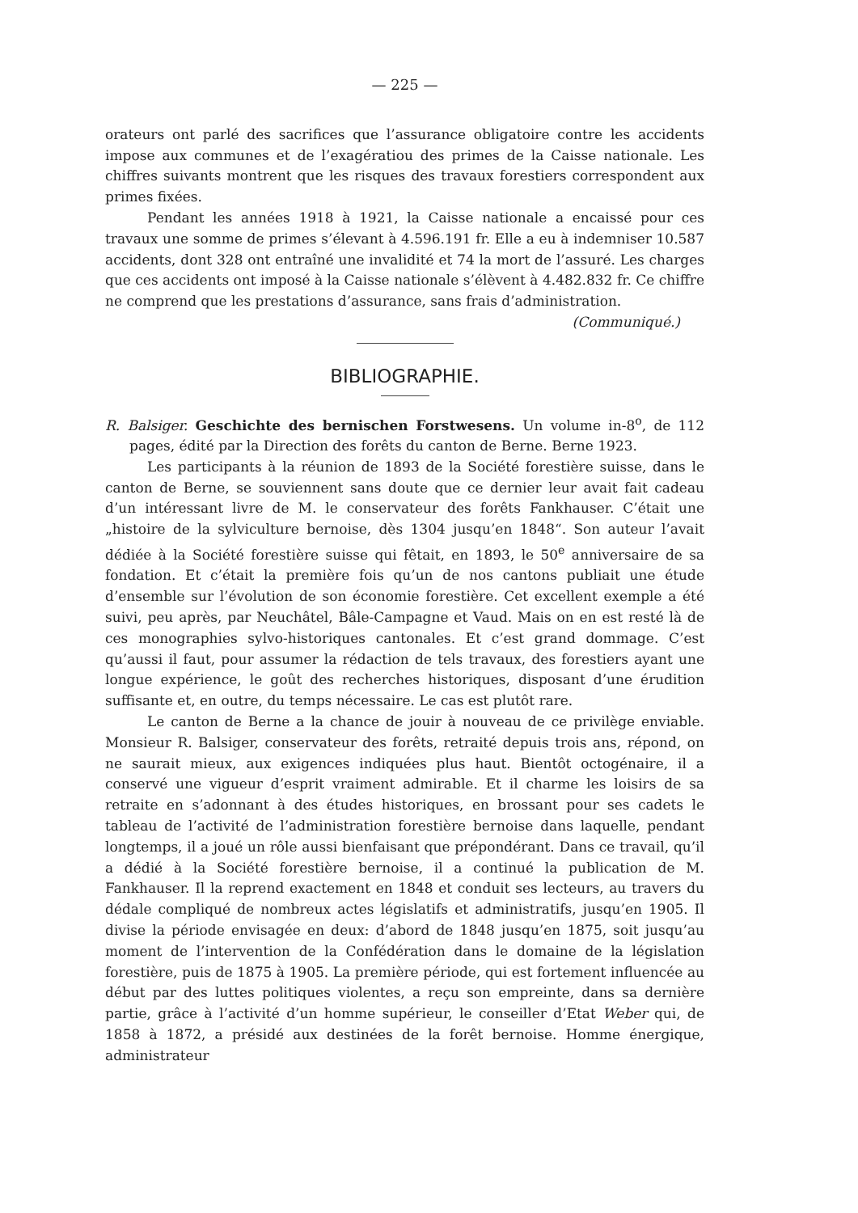— 225 —
orateurs ont parlé des sacrifices que l’assurance obligatoire contre les accidents impose aux communes et de l’exagératiou des primes de la Caisse nationale. Les chiffres suivants montrent que les risques des travaux forestiers correspondent aux primes fixées.
Pendant les années 1918 à 1921, la Caisse nationale a encaissé pour ces travaux une somme de primes s’élevant à 4.596.191 fr. Elle a eu à indemniser 10.587 accidents, dont 328 ont entraîné une invalidité et 74 la mort de l’assuré. Les charges que ces accidents ont imposé à la Caisse nationale s’élèvent à 4.482.832 fr. Ce chiffre ne comprend que les prestations d’assurance, sans frais d’administration.
(Communiqué.)
BIBLIOGRAPHIE.
R. Balsiger. Geschichte des bernischen Forstwesens. Un volume in-8<sup>o</sup>, de 112 pages, édité par la Direction des forêts du canton de Berne. Berne 1923.
Les participants à la réunion de 1893 de la Société forestière suisse, dans le canton de Berne, se souviennent sans doute que ce dernier leur avait fait cadeau d’un intéressant livre de M. le conservateur des forêts Fankhauser. C’était une „histoire de la sylviculture bernoise, dès 1304 jusqu’en 1848“. Son auteur l’avait dédiée à la Société forestière suisse qui fêtait, en 1893, le 50<sup>e</sup> anniversaire de sa fondation. Et c’était la première fois qu’un de nos cantons publiait une étude d’ensemble sur l’évolution de son économie forestière. Cet excellent exemple a été suivi, peu après, par Neuchâtel, Bâle-Campagne et Vaud. Mais on en est resté là de ces monographies sylvo-historiques cantonales. Et c’est grand dommage. C’est qu’aussi il faut, pour assumer la rédaction de tels travaux, des forestiers ayant une longue expérience, le goût des recherches historiques, disposant d’une érudition suffisante et, en outre, du temps nécessaire. Le cas est plutôt rare.
Le canton de Berne a la chance de jouir à nouveau de ce privilège enviable. Monsieur R. Balsiger, conservateur des forêts, retraité depuis trois ans, répond, on ne saurait mieux, aux exigences indiquées plus haut. Bientôt octogénaire, il a conservé une vigueur d’esprit vraiment admirable. Et il charme les loisirs de sa retraite en s’adonnant à des études historiques, en brossant pour ses cadets le tableau de l’activité de l’administration forestière bernoise dans laquelle, pendant longtemps, il a joué un rôle aussi bienfaisant que prépondérant. Dans ce travail, qu’il a dédié à la Société forestière bernoise, il a continué la publication de M. Fankhauser. Il la reprend exactement en 1848 et conduit ses lecteurs, au travers du dédale compliqué de nombreux actes législatifs et administratifs, jusqu’en 1905. Il divise la période envisagée en deux: d’abord de 1848 jusqu’en 1875, soit jusqu’au moment de l’intervention de la Confédération dans le domaine de la législation forestière, puis de 1875 à 1905. La première période, qui est fortement influencée au début par des luttes politiques violentes, a reçu son empreinte, dans sa dernière partie, grâce à l’activité d’un homme supérieur, le conseiller d’Etat Weber qui, de 1858 à 1872, a présidé aux destinées de la forêt bernoise. Homme énergique, administrateur